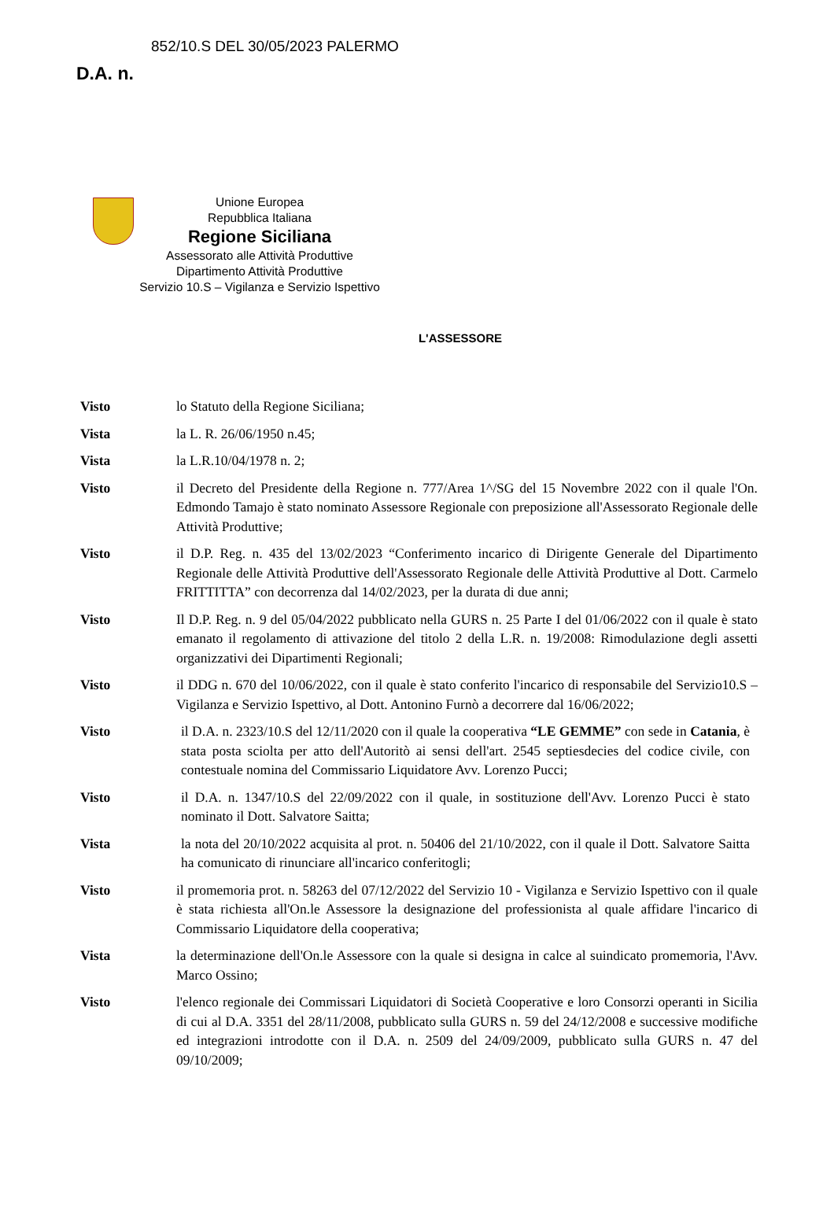852/10.S DEL 30/05/2023 PALERMO
D.A. n.
Unione Europea
Repubblica Italiana
Regione Siciliana
Assessorato alle Attività Produttive
Dipartimento Attività Produttive
Servizio 10.S – Vigilanza e Servizio Ispettivo
L'ASSESSORE
Visto lo Statuto della Regione Siciliana;
Vista la L. R. 26/06/1950 n.45;
Vista la L.R.10/04/1978 n. 2;
Visto il Decreto del Presidente della Regione n. 777/Area 1^/SG del 15 Novembre 2022 con il quale l'On. Edmondo Tamajo è stato nominato Assessore Regionale con preposizione all'Assessorato Regionale delle Attività Produttive;
Visto il D.P. Reg. n. 435 del 13/02/2023 “Conferimento incarico di Dirigente Generale del Dipartimento Regionale delle Attività Produttive dell'Assessorato Regionale delle Attività Produttive al Dott. Carmelo FRITTITTA” con decorrenza dal 14/02/2023, per la durata di due anni;
Visto Il D.P. Reg. n. 9 del 05/04/2022 pubblicato nella GURS n. 25 Parte I del 01/06/2022 con il quale è stato emanato il regolamento di attivazione del titolo 2 della L.R. n. 19/2008: Rimodulazione degli assetti organizzativi dei Dipartimenti Regionali;
Visto il DDG n. 670 del 10/06/2022, con il quale è stato conferito l'incarico di responsabile del Servizio10.S – Vigilanza e Servizio Ispettivo, al Dott. Antonino Furnò a decorrere dal 16/06/2022;
Visto il D.A. n. 2323/10.S del 12/11/2020 con il quale la cooperativa “LE GEMME” con sede in Catania, è stata posta sciolta per atto dell'Autoritò ai sensi dell'art. 2545 septiesdecies del codice civile, con contestuale nomina del Commissario Liquidatore Avv. Lorenzo Pucci;
Visto il D.A. n. 1347/10.S del 22/09/2022 con il quale, in sostituzione dell'Avv. Lorenzo Pucci è stato nominato il Dott. Salvatore Saitta;
Vista la nota del 20/10/2022 acquisita al prot. n. 50406 del 21/10/2022, con il quale il Dott. Salvatore Saitta ha comunicato di rinunciare all'incarico conferitogli;
Visto il promemoria prot. n. 58263 del 07/12/2022 del Servizio 10 - Vigilanza e Servizio Ispettivo con il quale è stata richiesta all'On.le Assessore la designazione del professionista al quale affidare l'incarico di Commissario Liquidatore della cooperativa;
Vista la determinazione dell'On.le Assessore con la quale si designa in calce al suindicato promemoria, l'Avv. Marco Ossino;
Visto l'elenco regionale dei Commissari Liquidatori di Società Cooperative e loro Consorzi operanti in Sicilia di cui al D.A. 3351 del 28/11/2008, pubblicato sulla GURS n. 59 del 24/12/2008 e successive modifiche ed integrazioni introdotte con il D.A. n. 2509 del 24/09/2009, pubblicato sulla GURS n. 47 del 09/10/2009;